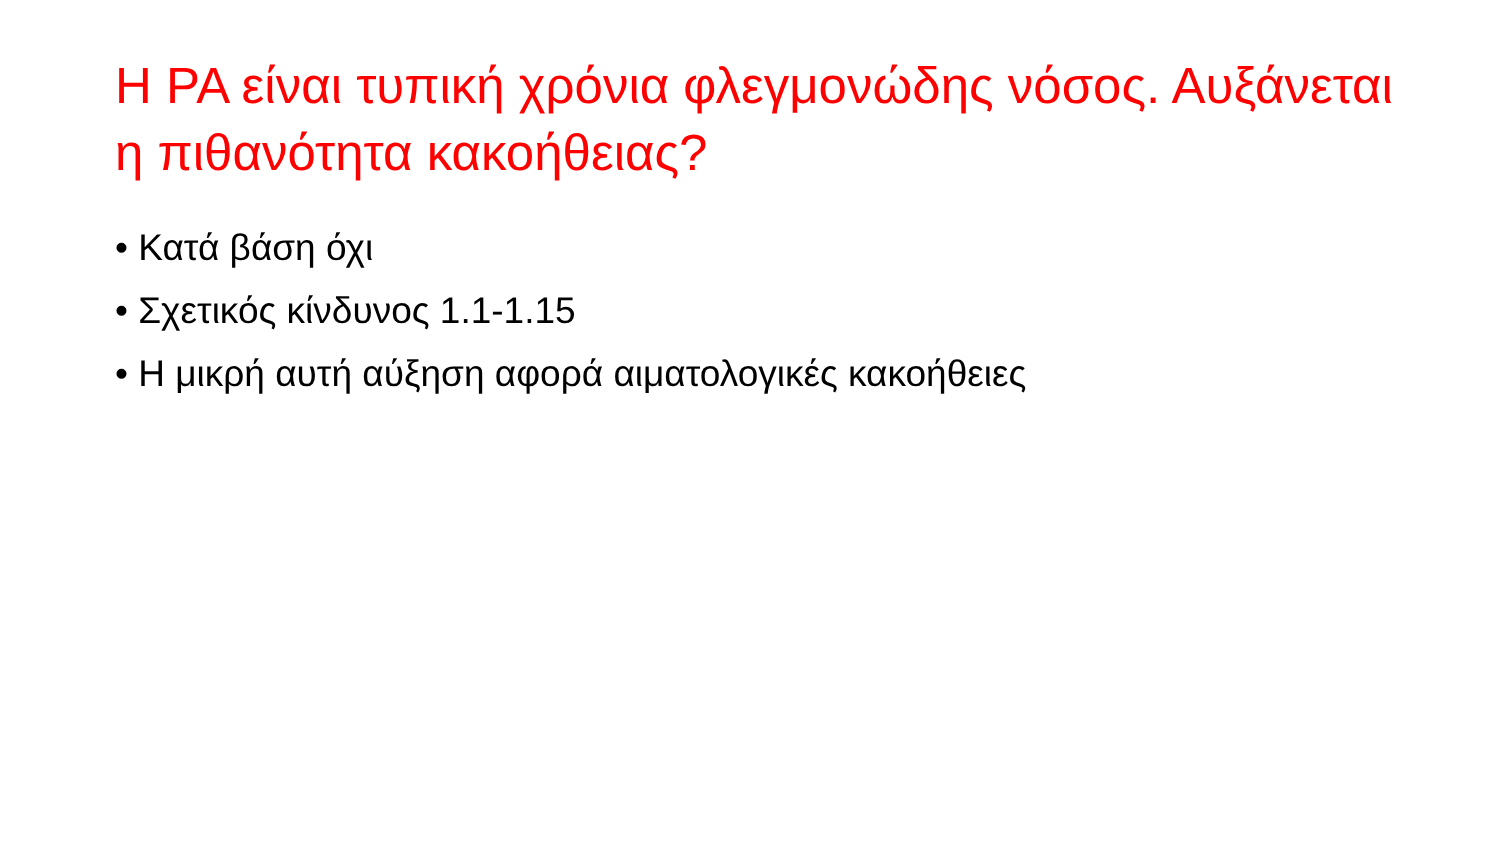Η ΡΑ είναι τυπική χρόνια φλεγμονώδης νόσος. Αυξάνεται η πιθανότητα κακοήθειας?
• Κατά βάση όχι
• Σχετικός κίνδυνος 1.1-1.15
• Η μικρή αυτή αύξηση αφορά αιματολογικές κακοήθειες